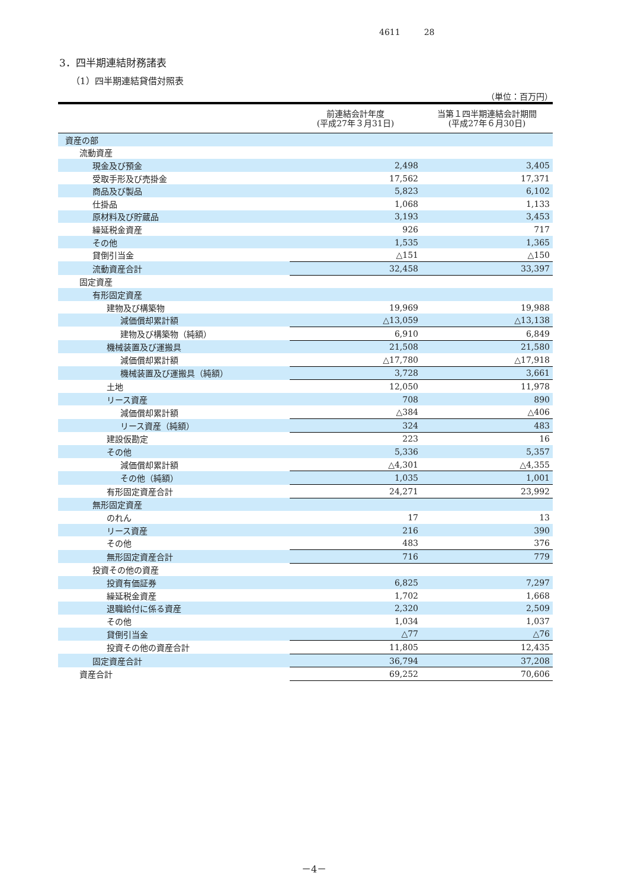4611 28
3．四半期連結財務諸表
（1）四半期連結貸借対照表
（単位：百万円）
| | 前連結会計年度 (平成27年３月31日) | 当第１四半期連結会計期間 (平成27年６月30日) |
| --- | --- | --- |
| 資産の部 | | |
| 流動資産 | | |
| 現金及び預金 | 2,498 | 3,405 |
| 受取手形及び売掛金 | 17,562 | 17,371 |
| 商品及び製品 | 5,823 | 6,102 |
| 仕掛品 | 1,068 | 1,133 |
| 原材料及び貯蔵品 | 3,193 | 3,453 |
| 繰延税金資産 | 926 | 717 |
| その他 | 1,535 | 1,365 |
| 貸倒引当金 | △151 | △150 |
| 流動資産合計 | 32,458 | 33,397 |
| 固定資産 | | |
| 有形固定資産 | | |
| 建物及び構築物 | 19,969 | 19,988 |
| 減価償却累計額 | △13,059 | △13,138 |
| 建物及び構築物（純額） | 6,910 | 6,849 |
| 機械装置及び運搬具 | 21,508 | 21,580 |
| 減価償却累計額 | △17,780 | △17,918 |
| 機械装置及び運搬具（純額） | 3,728 | 3,661 |
| 土地 | 12,050 | 11,978 |
| リース資産 | 708 | 890 |
| 減価償却累計額 | △384 | △406 |
| リース資産（純額） | 324 | 483 |
| 建設仮勘定 | 223 | 16 |
| その他 | 5,336 | 5,357 |
| 減価償却累計額 | △4,301 | △4,355 |
| その他（純額） | 1,035 | 1,001 |
| 有形固定資産合計 | 24,271 | 23,992 |
| 無形固定資産 | | |
| のれん | 17 | 13 |
| リース資産 | 216 | 390 |
| その他 | 483 | 376 |
| 無形固定資産合計 | 716 | 779 |
| 投資その他の資産 | | |
| 投資有価証券 | 6,825 | 7,297 |
| 繰延税金資産 | 1,702 | 1,668 |
| 退職給付に係る資産 | 2,320 | 2,509 |
| その他 | 1,034 | 1,037 |
| 貸倒引当金 | △77 | △76 |
| 投資その他の資産合計 | 11,805 | 12,435 |
| 固定資産合計 | 36,794 | 37,208 |
| 資産合計 | 69,252 | 70,606 |
－4－